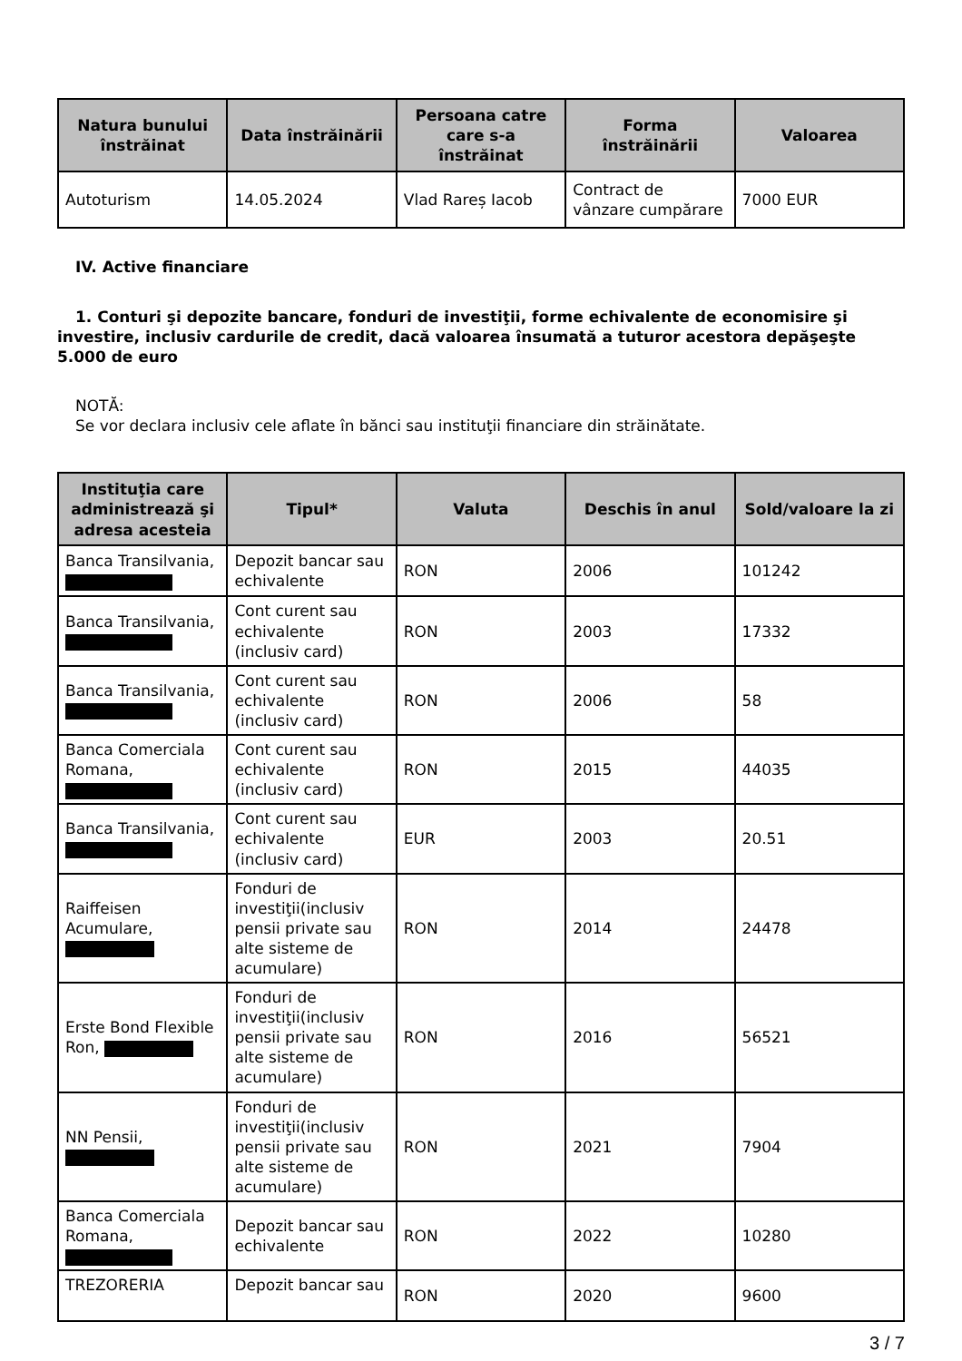| Natura bunului înstrăinat | Data înstrăinării | Persoana catre care s-a înstrăinat | Forma înstrăinării | Valoarea |
| --- | --- | --- | --- | --- |
| Autoturism | 14.05.2024 | Vlad Rareș Iacob | Contract de vânzare cumpărare | 7000 EUR |
IV. Active financiare
1. Conturi şi depozite bancare, fonduri de investiţii, forme echivalente de economisire şi investire, inclusiv cardurile de credit, dacă valoarea însumată a tuturor acestora depăşeşte 5.000 de euro
NOTĂ:
Se vor declara inclusiv cele aflate în bănci sau instituţii financiare din străinătate.
| Instituţia care administrează şi adresa acesteia | Tipul* | Valuta | Deschis în anul | Sold/valoare la zi |
| --- | --- | --- | --- | --- |
| Banca Transilvania, | Depozit bancar sau echivalente | RON | 2006 | 101242 |
| Banca Transilvania, | Cont curent sau echivalente (inclusiv card) | RON | 2003 | 17332 |
| Banca Transilvania, | Cont curent sau echivalente (inclusiv card) | RON | 2006 | 58 |
| Banca Comerciala Romana, | Cont curent sau echivalente (inclusiv card) | RON | 2015 | 44035 |
| Banca Transilvania, | Cont curent sau echivalente (inclusiv card) | EUR | 2003 | 20.51 |
| Raiffeisen Acumulare, | Fonduri de investiţii(inclusiv pensii private sau alte sisteme de acumulare) | RON | 2014 | 24478 |
| Erste Bond Flexible Ron, | Fonduri de investiţii(inclusiv pensii private sau alte sisteme de acumulare) | RON | 2016 | 56521 |
| NN Pensii, | Fonduri de investiţii(inclusiv pensii private sau alte sisteme de acumulare) | RON | 2021 | 7904 |
| Banca Comerciala Romana, | Depozit bancar sau echivalente | RON | 2022 | 10280 |
| TREZORERIA | Depozit bancar sau | RON | 2020 | 9600 |
3 / 7